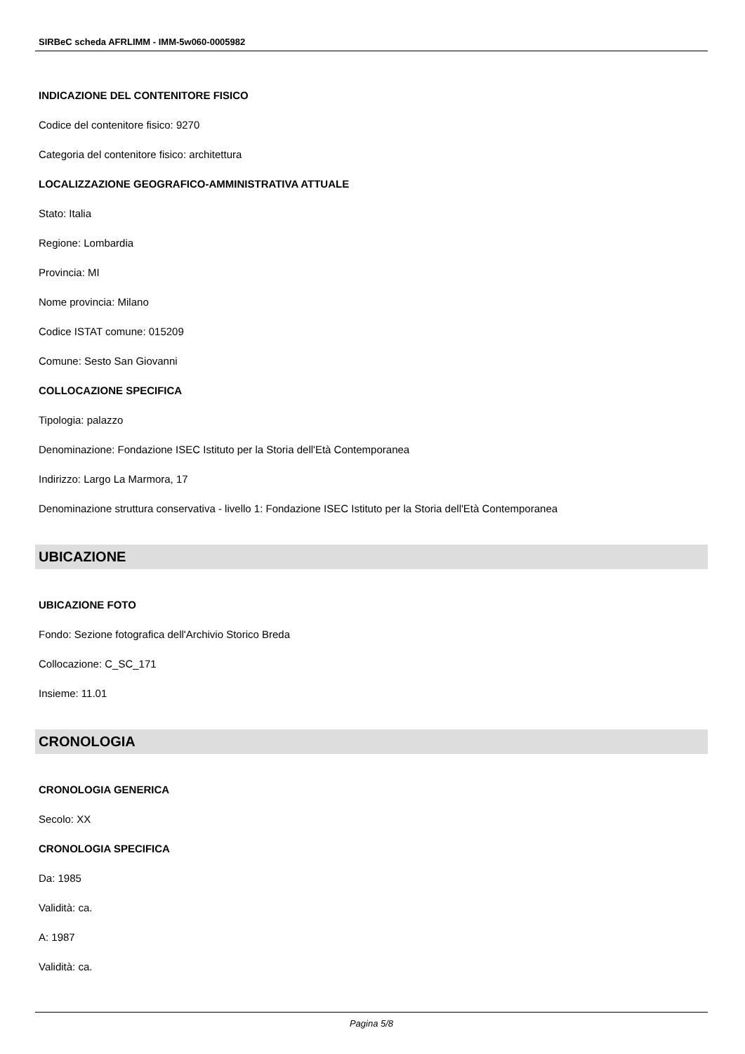SIRBeC scheda AFRLIMM - IMM-5w060-0005982
INDICAZIONE DEL CONTENITORE FISICO
Codice del contenitore fisico: 9270
Categoria del contenitore fisico: architettura
LOCALIZZAZIONE GEOGRAFICO-AMMINISTRATIVA ATTUALE
Stato: Italia
Regione: Lombardia
Provincia: MI
Nome provincia: Milano
Codice ISTAT comune: 015209
Comune: Sesto San Giovanni
COLLOCAZIONE SPECIFICA
Tipologia: palazzo
Denominazione: Fondazione ISEC Istituto per la Storia dell'Età Contemporanea
Indirizzo: Largo La Marmora, 17
Denominazione struttura conservativa - livello 1: Fondazione ISEC Istituto per la Storia dell'Età Contemporanea
UBICAZIONE
UBICAZIONE FOTO
Fondo: Sezione fotografica dell'Archivio Storico Breda
Collocazione: C_SC_171
Insieme: 11.01
CRONOLOGIA
CRONOLOGIA GENERICA
Secolo: XX
CRONOLOGIA SPECIFICA
Da: 1985
Validità: ca.
A: 1987
Validità: ca.
Pagina 5/8